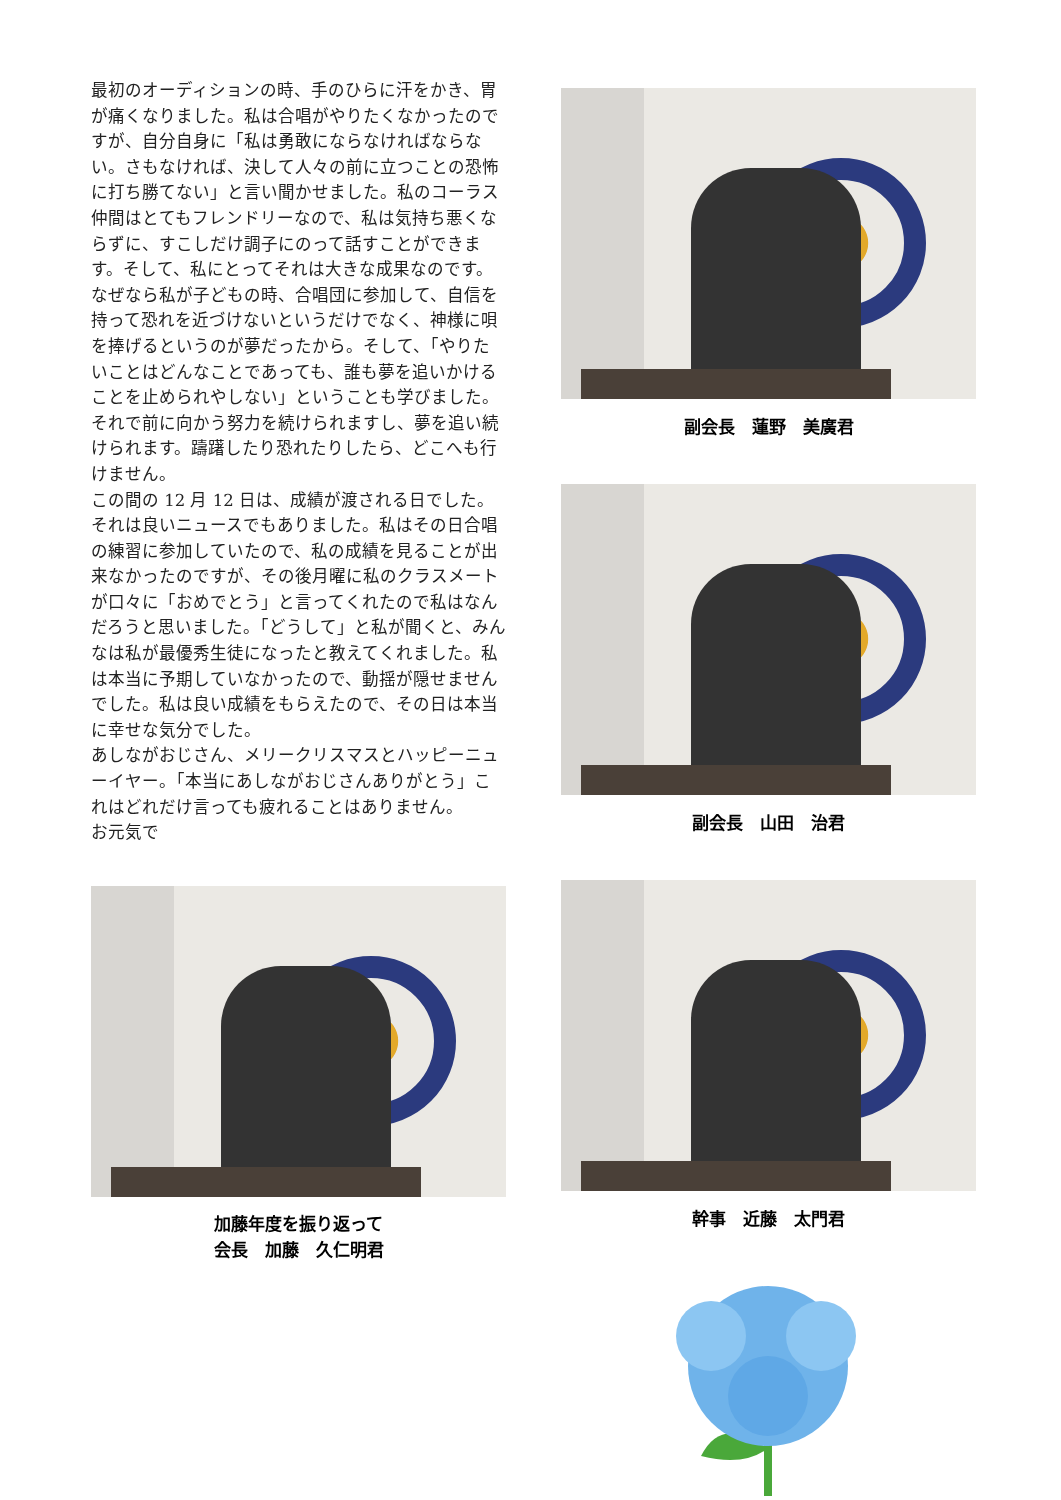最初のオーディションの時、手のひらに汗をかき、胃が痛くなりました。私は合唱がやりたくなかったのですが、自分自身に「私は勇敢にならなければならない。さもなければ、決して人々の前に立つことの恐怖に打ち勝てない」と言い聞かせました。私のコーラス仲間はとてもフレンドリーなので、私は気持ち悪くならずに、すこしだけ調子にのって話すことができます。そして、私にとってそれは大きな成果なのです。なぜなら私が子どもの時、合唱団に参加して、自信を持って恐れを近づけないというだけでなく、神様に唄を捧げるというのが夢だったから。そして、「やりたいことはどんなことであっても、誰も夢を追いかけることを止められやしない」ということも学びました。それで前に向かう努力を続けられますし、夢を追い続けられます。躊躇したり恐れたりしたら、どこへも行けません。
この間の 12 月 12 日は、成績が渡される日でした。それは良いニュースでもありました。私はその日合唱の練習に参加していたので、私の成績を見ることが出来なかったのですが、その後月曜に私のクラスメートが口々に「おめでとう」と言ってくれたので私はなんだろうと思いました。「どうして」と私が聞くと、みんなは私が最優秀生徒になったと教えてくれました。私は本当に予期していなかったので、動揺が隠せませんでした。私は良い成績をもらえたので、その日は本当に幸せな気分でした。
あしながおじさん、メリークリスマスとハッピーニューイヤー。「本当にあしながおじさんありがとう」これはどれだけ言っても疲れることはありません。
お元気で
加藤年度を振り返って
会長　加藤　久仁明君
副会長　蓮野　美廣君
副会長　山田　治君
幹事　近藤　太門君